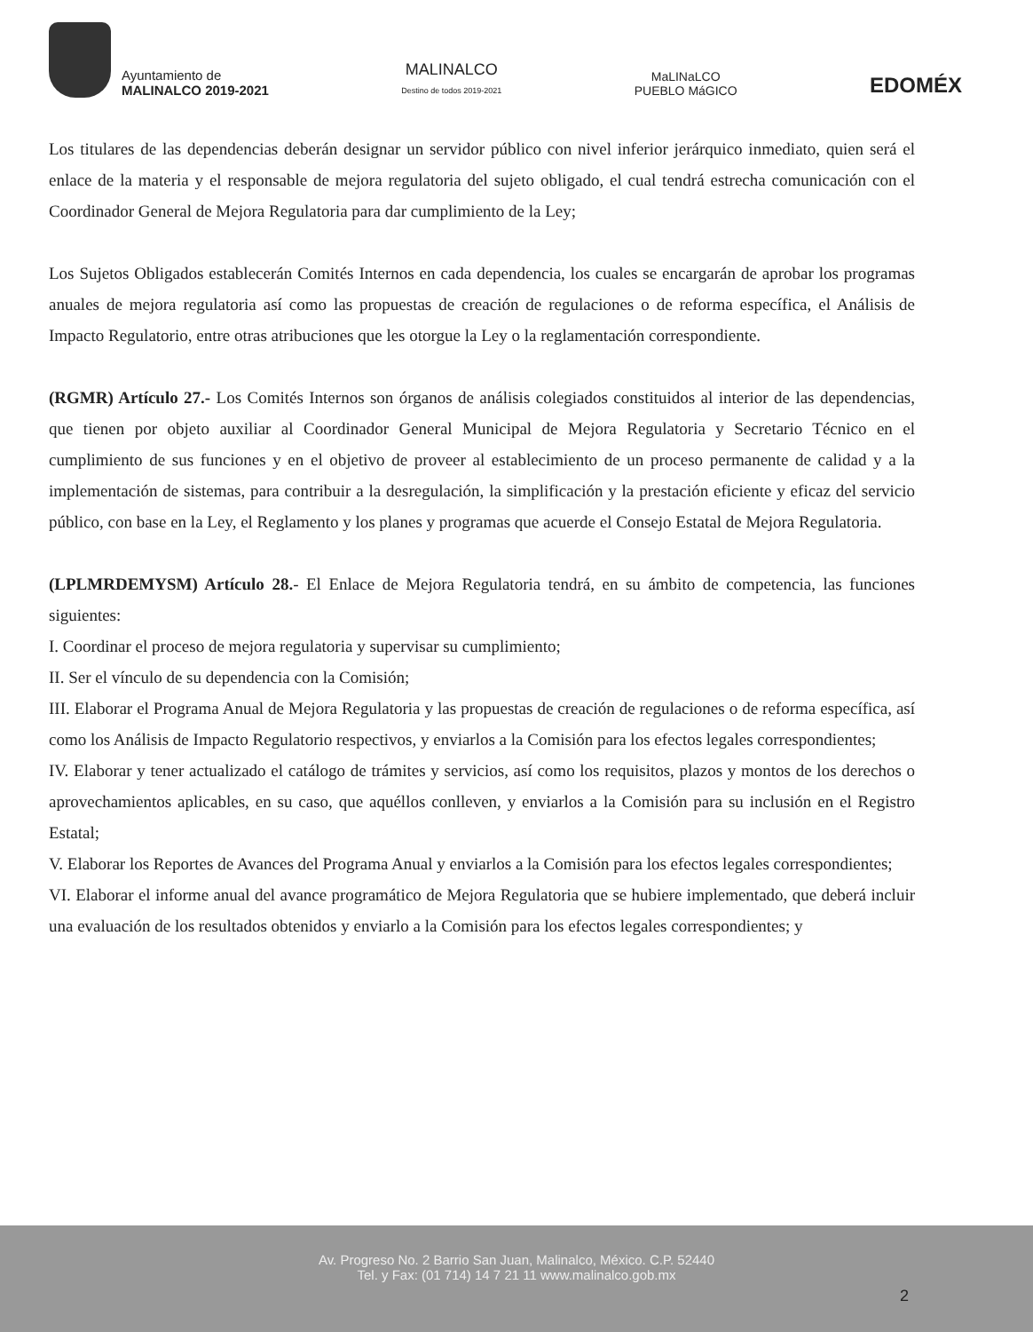Ayuntamiento de
MALINALCO 2019-2021
MALINALCO
Destino de todos 2019-2021
MaLINaLCO
PUEBLO MáGICO
EDOMÉX
Los titulares de las dependencias deberán designar un servidor público con nivel inferior jerárquico inmediato, quien será el enlace de la materia y el responsable de mejora regulatoria del sujeto obligado, el cual tendrá estrecha comunicación con el Coordinador General de Mejora Regulatoria para dar cumplimiento de la Ley;
Los Sujetos Obligados establecerán Comités Internos en cada dependencia, los cuales se encargarán de aprobar los programas anuales de mejora regulatoria así como las propuestas de creación de regulaciones o de reforma específica, el Análisis de Impacto Regulatorio, entre otras atribuciones que les otorgue la Ley o la reglamentación correspondiente.
(RGMR) Artículo 27.- Los Comités Internos son órganos de análisis colegiados constituidos al interior de las dependencias, que tienen por objeto auxiliar al Coordinador General Municipal de Mejora Regulatoria y Secretario Técnico en el cumplimiento de sus funciones y en el objetivo de proveer al establecimiento de un proceso permanente de calidad y a la implementación de sistemas, para contribuir a la desregulación, la simplificación y la prestación eficiente y eficaz del servicio público, con base en la Ley, el Reglamento y los planes y programas que acuerde el Consejo Estatal de Mejora Regulatoria.
(LPLMRDEMYSM) Artículo 28.- El Enlace de Mejora Regulatoria tendrá, en su ámbito de competencia, las funciones siguientes:
I. Coordinar el proceso de mejora regulatoria y supervisar su cumplimiento;
II. Ser el vínculo de su dependencia con la Comisión;
III. Elaborar el Programa Anual de Mejora Regulatoria y las propuestas de creación de regulaciones o de reforma específica, así como los Análisis de Impacto Regulatorio respectivos, y enviarlos a la Comisión para los efectos legales correspondientes;
IV. Elaborar y tener actualizado el catálogo de trámites y servicios, así como los requisitos, plazos y montos de los derechos o aprovechamientos aplicables, en su caso, que aquéllos conlleven, y enviarlos a la Comisión para su inclusión en el Registro Estatal;
V. Elaborar los Reportes de Avances del Programa Anual y enviarlos a la Comisión para los efectos legales correspondientes;
VI. Elaborar el informe anual del avance programático de Mejora Regulatoria que se hubiere implementado, que deberá incluir una evaluación de los resultados obtenidos y enviarlo a la Comisión para los efectos legales correspondientes; y
Av. Progreso No. 2 Barrio San Juan, Malinalco, México. C.P. 52440
Tel. y Fax: (01 714) 14 7 21 11 www.malinalco.gob.mx
2